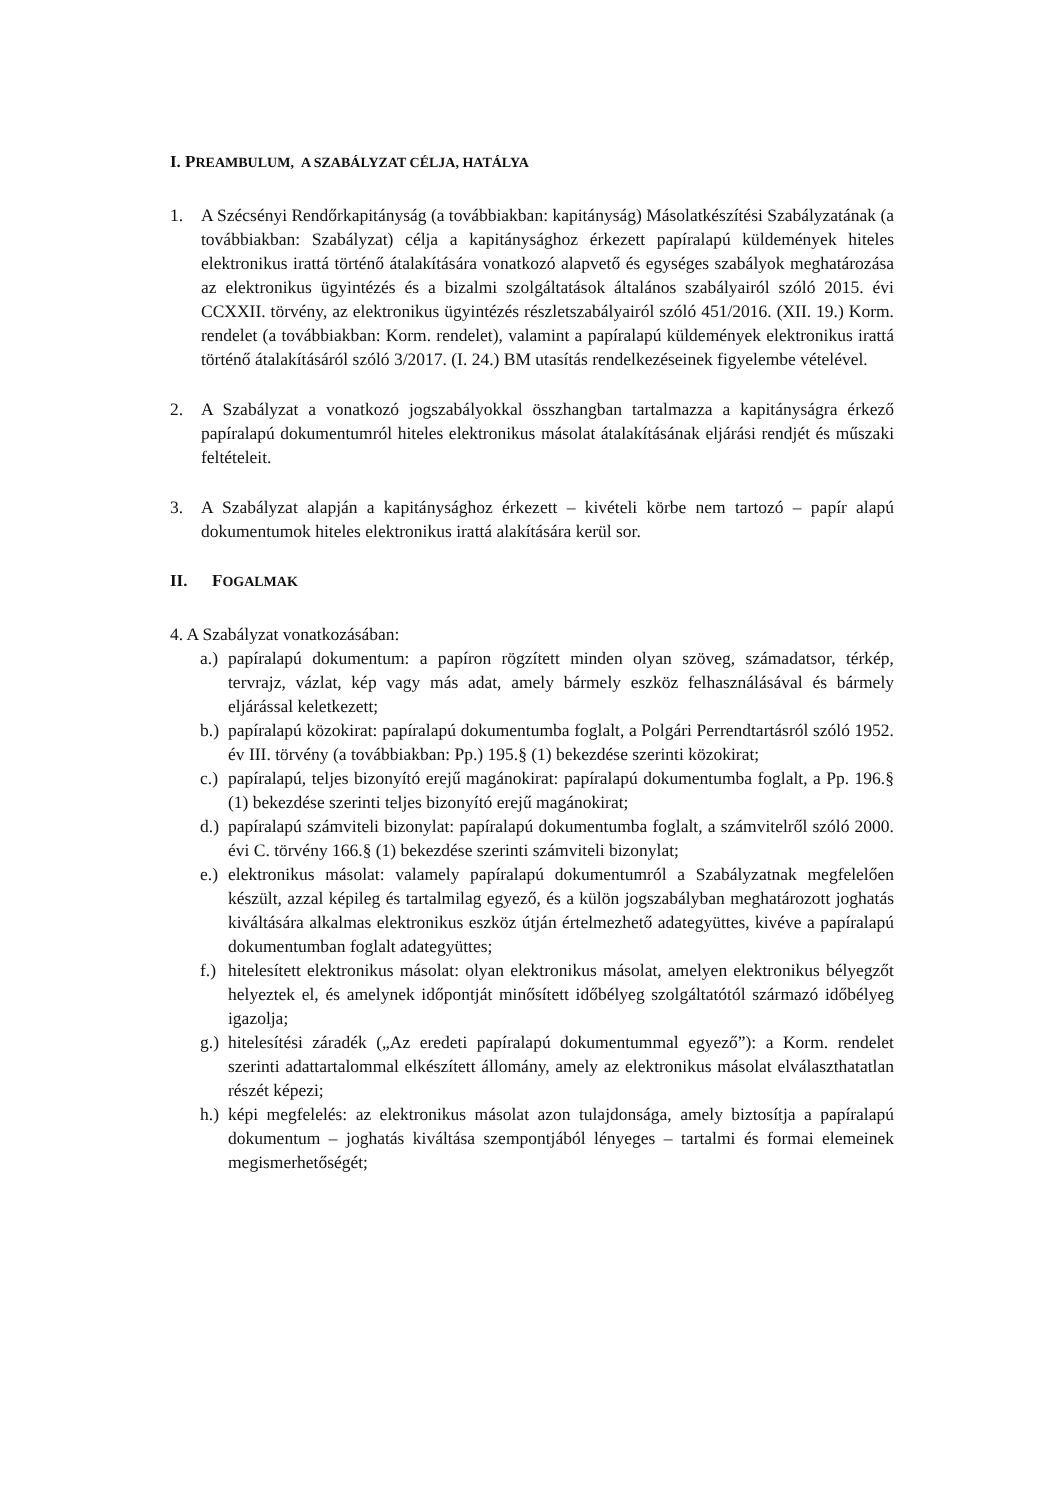I. PREAMBULUM, A SZABÁLYZAT CÉLJA, HATÁLYA
1. A Szécsényi Rendőrkapitányság (a továbbiakban: kapitányság) Másolatkészítési Szabályzatának (a továbbiakban: Szabályzat) célja a kapitánysághoz érkezett papíralapú küldemények hiteles elektronikus irattá történő átalakítására vonatkozó alapvető és egységes szabályok meghatározása az elektronikus ügyintézés és a bizalmi szolgáltatások általános szabályairól szóló 2015. évi CCXXII. törvény, az elektronikus ügyintézés részletszabályairól szóló 451/2016. (XII. 19.) Korm. rendelet (a továbbiakban: Korm. rendelet), valamint a papíralapú küldemények elektronikus irattá történő átalakításáról szóló 3/2017. (I. 24.) BM utasítás rendelkezéseinek figyelembe vételével.
2. A Szabályzat a vonatkozó jogszabályokkal összhangban tartalmazza a kapitányságra érkező papíralapú dokumentumról hiteles elektronikus másolat átalakításának eljárási rendjét és műszaki feltételeit.
3. A Szabályzat alapján a kapitánysághoz érkezett – kivételi körbe nem tartozó – papír alapú dokumentumok hiteles elektronikus irattá alakítására kerül sor.
II. FOGALMAK
4. A Szabályzat vonatkozásában:
a.)
papíralapú dokumentum: a papíron rögzített minden olyan szöveg, számadatsor, térkép, tervrajz, vázlat, kép vagy más adat, amely bármely eszköz felhasználásával és bármely eljárással keletkezett;
b.)
papíralapú közokirat: papíralapú dokumentumba foglalt, a Polgári Perrendtartásról szóló 1952. év III. törvény (a továbbiakban: Pp.) 195.§ (1) bekezdése szerinti közokirat;
c.)
papíralapú, teljes bizonyító erejű magánokirat: papíralapú dokumentumba foglalt, a Pp. 196.§ (1) bekezdése szerinti teljes bizonyító erejű magánokirat;
d.)
papíralapú számviteli bizonylat: papíralapú dokumentumba foglalt, a számvitelről szóló 2000. évi C. törvény 166.§ (1) bekezdése szerinti számviteli bizonylat;
e.)
elektronikus másolat: valamely papíralapú dokumentumról a Szabályzatnak megfelelően készült, azzal képileg és tartalmilag egyező, és a külön jogszabályban meghatározott joghatás kiváltására alkalmas elektronikus eszköz útján értelmezhető adategyüttes, kivéve a papíralapú dokumentumban foglalt adategyüttes;
f.)
hitelesített elektronikus másolat: olyan elektronikus másolat, amelyen elektronikus bélyegzőt helyeztek el, és amelynek időpontját minősített időbélyeg szolgáltatótól származó időbélyeg igazolja;
g.)
hitelesítési záradék („Az eredeti papíralapú dokumentummal egyező”): a Korm. rendelet szerinti adattartalommal elkészített állomány, amely az elektronikus másolat elválaszthatatlan részét képezi;
h.)
képi megfelelés: az elektronikus másolat azon tulajdonsága, amely biztosítja a papíralapú dokumentum – joghatás kiváltása szempontjából lényeges – tartalmi és formai elemeinek megismerhetőségét;